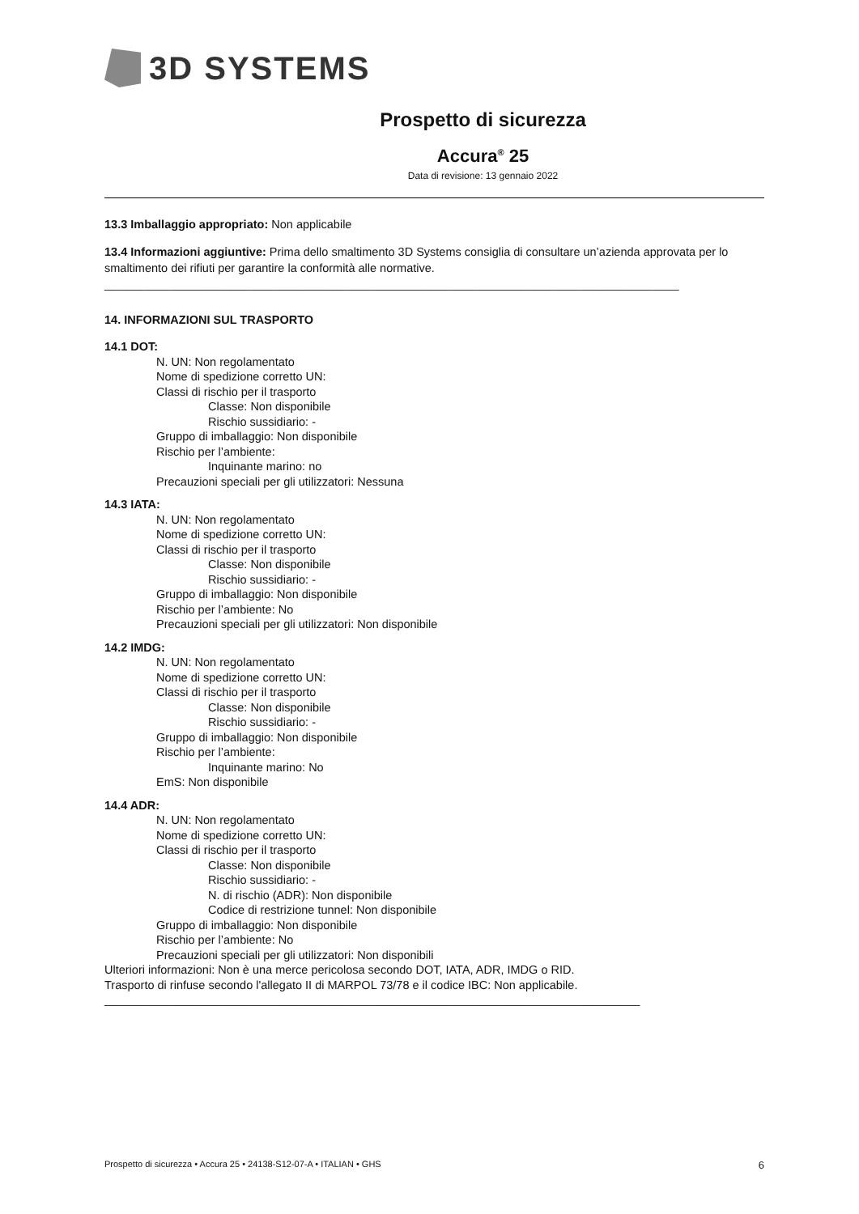3D SYSTEMS
Prospetto di sicurezza
Accura<sup>®</sup> 25
Data di revisione: 13 gennaio 2022
13.3 Imballaggio appropriato: Non applicabile
13.4 Informazioni aggiuntive: Prima dello smaltimento 3D Systems consiglia di consultare un’azienda approvata per lo smaltimento dei rifiuti per garantire la conformità alle normative.
________________________________________________________________________________________
14. INFORMAZIONI SUL TRASPORTO
14.1 DOT:
N. UN: Non regolamentato
Nome di spedizione corretto UN:
Classi di rischio per il trasporto
Classe: Non disponibile
Rischio sussidiario: -
Gruppo di imballaggio: Non disponibile
Rischio per l’ambiente:
Inquinante marino: no
Precauzioni speciali per gli utilizzatori: Nessuna
14.3 IATA:
N. UN: Non regolamentato
Nome di spedizione corretto UN:
Classi di rischio per il trasporto
Classe: Non disponibile
Rischio sussidiario: -
Gruppo di imballaggio: Non disponibile
Rischio per l’ambiente: No
Precauzioni speciali per gli utilizzatori: Non disponibile
14.2 IMDG:
N. UN: Non regolamentato
Nome di spedizione corretto UN:
Classi di rischio per il trasporto
Classe: Non disponibile
Rischio sussidiario: -
Gruppo di imballaggio: Non disponibile
Rischio per l’ambiente:
Inquinante marino: No
EmS: Non disponibile
14.4 ADR:
N. UN: Non regolamentato
Nome di spedizione corretto UN:
Classi di rischio per il trasporto
Classe: Non disponibile
Rischio sussidiario: -
N. di rischio (ADR): Non disponibile
Codice di restrizione tunnel: Non disponibile
Gruppo di imballaggio: Non disponibile
Rischio per l’ambiente: No
Precauzioni speciali per gli utilizzatori: Non disponibili
Ulteriori informazioni: Non è una merce pericolosa secondo DOT, IATA, ADR, IMDG o RID.
Trasporto di rinfuse secondo l'allegato II di MARPOL 73/78 e il codice IBC: Non applicabile.
__________________________________________________________________________________
Prospetto di sicurezza • Accura 25 • 24138-S12-07-A • ITALIAN • GHS 6